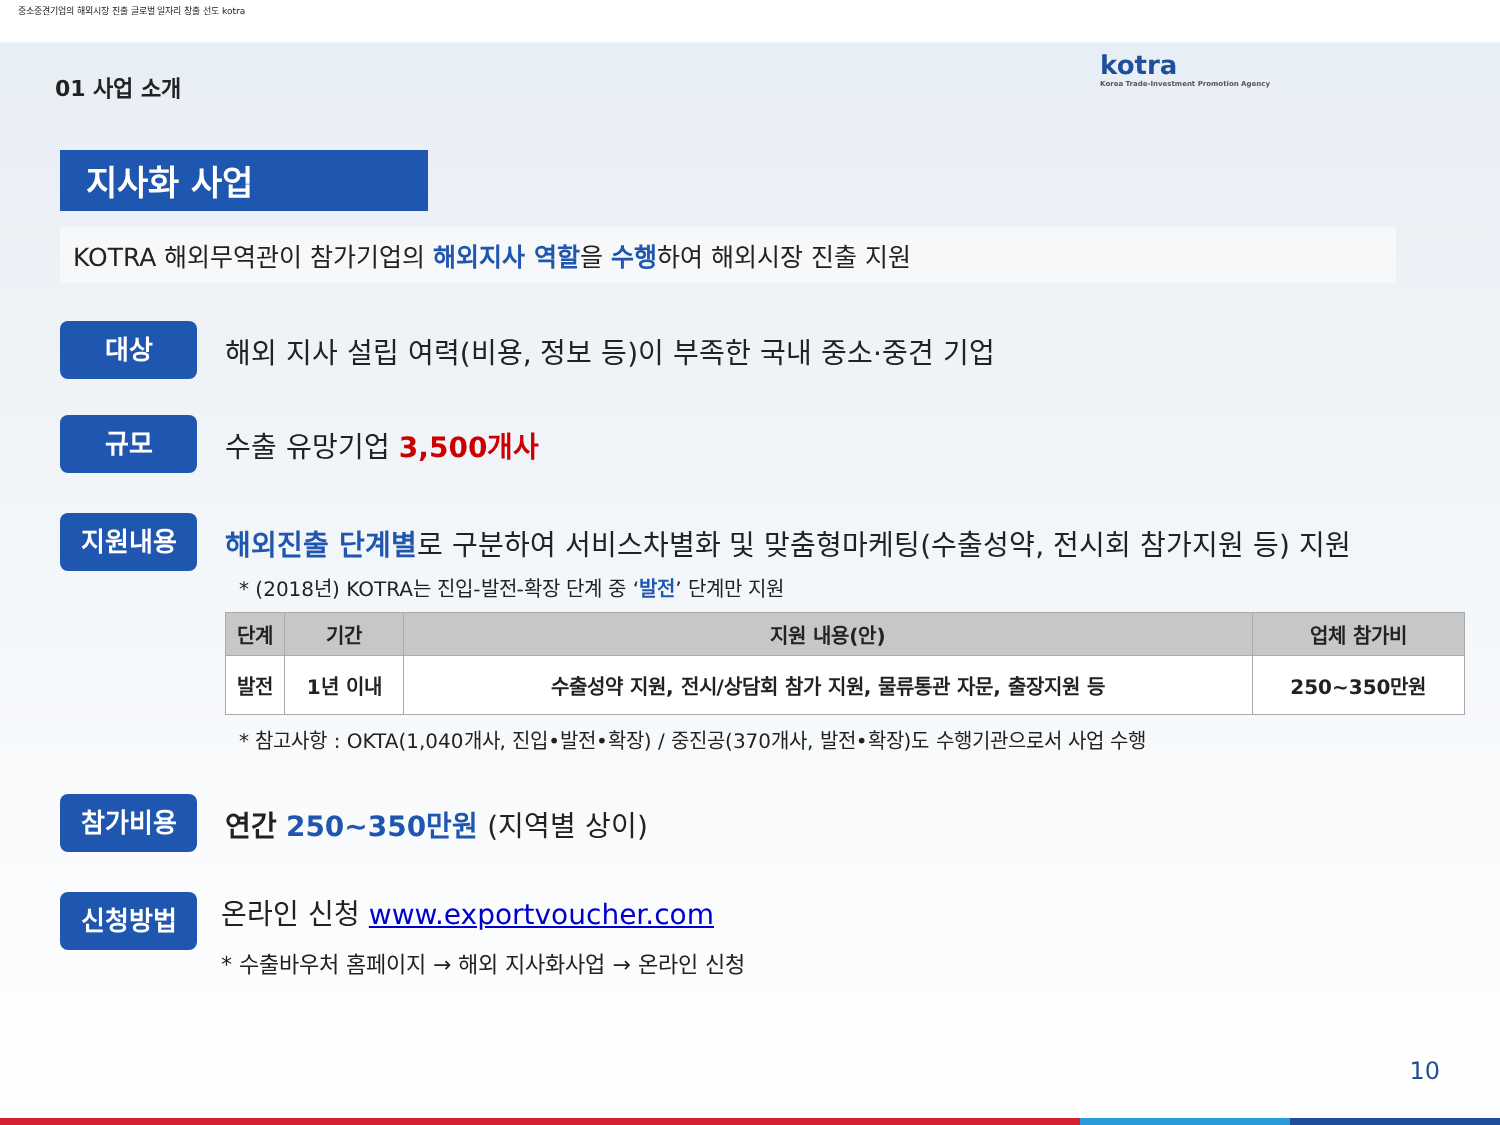중소중견기업의 해외시장 진출 글로벌 일자리 창출 선도 kotra
kotra
Korea Trade-Investment Promotion Agency
01 사업 소개
지사화 사업
KOTRA 해외무역관이 참가기업의 해외지사 역할을 수행하여 해외시장 진출 지원
대상
해외 지사 설립 여력(비용, 정보 등)이 부족한 국내 중소·중견 기업
규모
수출 유망기업 3,500개사
지원내용
해외진출 단계별로 구분하여 서비스차별화 및 맞춤형마케팅(수출성약, 전시회 참가지원 등) 지원
* (2018년) KOTRA는 진입-발전-확장 단계 중 ‘발전’ 단계만 지원
| 단계 | 기간 | 지원 내용(안) | 업체 참가비 |
| --- | --- | --- | --- |
| 발전 | 1년 이내 | 수출성약 지원, 전시/상담회 참가 지원, 물류통관 자문, 출장지원 등 | 250~350만원 |
* 참고사항 : OKTA(1,040개사, 진입•발전•확장) / 중진공(370개사, 발전•확장)도 수행기관으로서 사업 수행
참가비용
연간 250~350만원 (지역별 상이)
신청방법
온라인 신청 www.exportvoucher.com
* 수출바우처 홈페이지 → 해외 지사화사업 → 온라인 신청
10